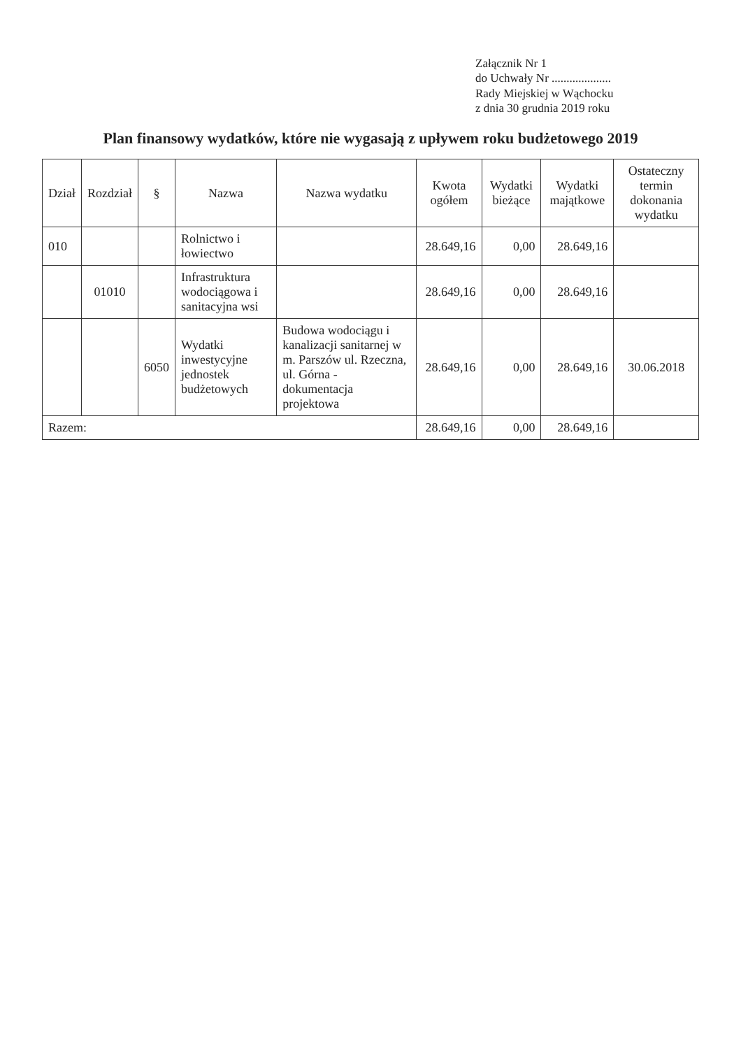Załącznik Nr 1
do Uchwały Nr ....................
Rady Miejskiej w Wąchocku
z dnia 30 grudnia 2019 roku
Plan finansowy wydatków, które nie wygasają z upływem roku budżetowego 2019
| Dział | Rozdział | § | Nazwa | Nazwa wydatku | Kwota ogółem | Wydatki bieżące | Wydatki majątkowe | Ostateczny termin dokonania wydatku |
| --- | --- | --- | --- | --- | --- | --- | --- | --- |
| 010 | | | Rolnictwo i łowiectwo | | 28.649,16 | 0,00 | 28.649,16 | |
| | 01010 | | Infrastruktura wodociągowa i sanitacyjna wsi | | 28.649,16 | 0,00 | 28.649,16 | |
| | | 6050 | Wydatki inwestycyjne jednostek budżetowych | Budowa wodociągu i kanalizacji sanitarnej w m. Parszów ul. Rzeczna, ul. Górna - dokumentacja projektowa | 28.649,16 | 0,00 | 28.649,16 | 30.06.2018 |
| Razem: | | | | | 28.649,16 | 0,00 | 28.649,16 | |